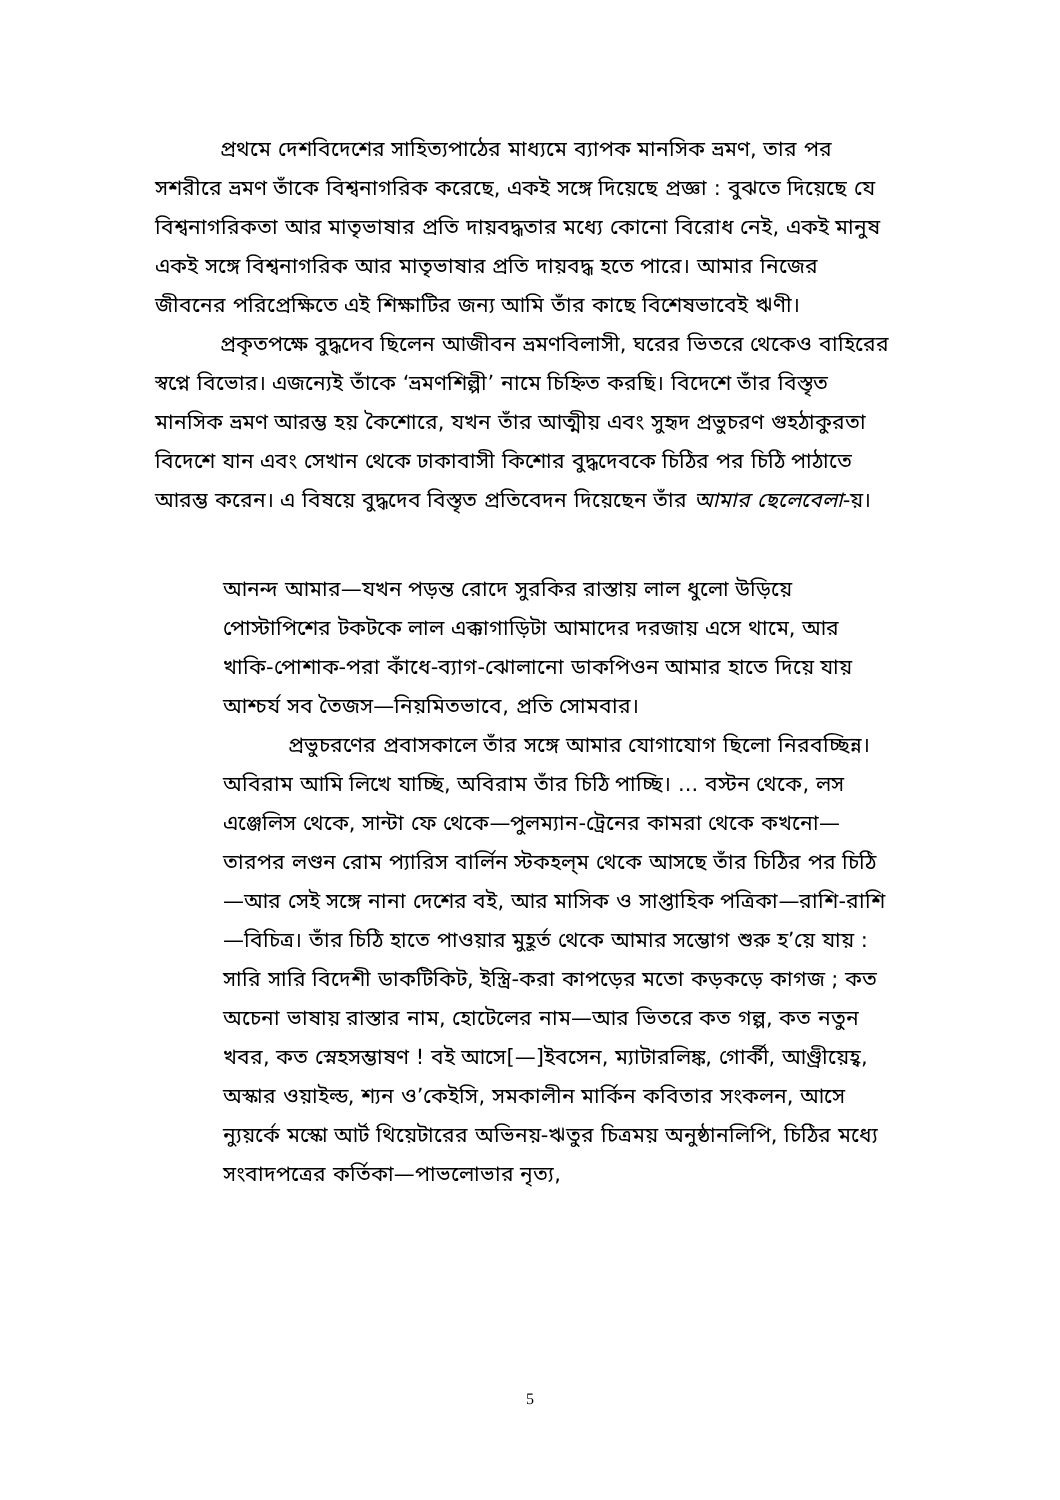প্রথমে দেশবিদেশের সাহিত্যপাঠের মাধ্যমে ব্যাপক মানসিক ভ্রমণ, তার পর সশরীরে ভ্রমণ তাঁকে বিশ্বনাগরিক করেছে, একই সঙ্গে দিয়েছে প্রজ্ঞা : বুঝতে দিয়েছে যে বিশ্বনাগরিকতা আর মাতৃভাষার প্রতি দায়বদ্ধতার মধ্যে কোনো বিরোধ নেই, একই মানুষ একই সঙ্গে বিশ্বনাগরিক আর মাতৃভাষার প্রতি দায়বদ্ধ হতে পারে। আমার নিজের জীবনের পরিপ্রেক্ষিতে এই শিক্ষাটির জন্য আমি তাঁর কাছে বিশেষভাবেই ঋণী।
প্রকৃতপক্ষে বুদ্ধদেব ছিলেন আজীবন ভ্রমণবিলাসী, ঘরের ভিতরে থেকেও বাহিরের স্বপ্নে বিভোর। এজন্যেই তাঁকে ‘ভ্রমণশিল্পী’ নামে চিহ্নিত করছি। বিদেশে তাঁর বিস্তৃত মানসিক ভ্রমণ আরম্ভ হয় কৈশোরে, যখন তাঁর আত্মীয় এবং সুহৃদ প্রভুচরণ গুহঠাকুরতা বিদেশে যান এবং সেখান থেকে ঢাকাবাসী কিশোর বুদ্ধদেবকে চিঠির পর চিঠি পাঠাতে আরম্ভ করেন। এ বিষয়ে বুদ্ধদেব বিস্তৃত প্রতিবেদন দিয়েছেন তাঁর আমার ছেলেবেলা-য়।
আনন্দ আমার—যখন পড়ন্ত রোদে সুরকির রাস্তায় লাল ধুলো উড়িয়ে পোস্টাপিশের টকটকে লাল এক্কাগাড়িটা আমাদের দরজায় এসে থামে, আর খাকি-পোশাক-পরা কাঁধে-ব্যাগ-ঝোলানো ডাকপিওন আমার হাতে দিয়ে যায় আশ্চর্য সব তৈজস—নিয়মিতভাবে, প্রতি সোমবার।
প্রভুচরণের প্রবাসকালে তাঁর সঙ্গে আমার যোগাযোগ ছিলো নিরবচ্ছিন্ন। অবিরাম আমি লিখে যাচ্ছি, অবিরাম তাঁর চিঠি পাচ্ছি। ... বস্টন থেকে, লস এঞ্জেলিস থেকে, সান্টা ফে থেকে—পুলম্যান-ট্রেনের কামরা থেকে কখনো—তারপর লণ্ডন রোম প্যারিস বার্লিন স্টকহল্‌ম থেকে আসছে তাঁর চিঠির পর চিঠি—আর সেই সঙ্গে নানা দেশের বই, আর মাসিক ও সাপ্তাহিক পত্রিকা—রাশি-রাশি—বিচিত্র। তাঁর চিঠি হাতে পাওয়ার মুহূর্ত থেকে আমার সম্ভোগ শুরু হ’য়ে যায় : সারি সারি বিদেশী ডাকটিকিট, ইস্ত্রি-করা কাপড়ের মতো কড়কড়ে কাগজ ; কত অচেনা ভাষায় রাস্তার নাম, হোটেলের নাম—আর ভিতরে কত গল্প, কত নতুন খবর, কত স্নেহসম্ভাষণ ! বই আসে[—]ইবসেন, ম্যাটারলিঙ্ক, গোর্কী, আণ্ড্রীয়েহ্ব, অস্কার ওয়াইল্ড, শ্যন ও’কেইসি, সমকালীন মার্কিন কবিতার সংকলন, আসে ন্যুয়র্কে মস্কো আর্ট থিয়েটারের অভিনয়-ঋতুর চিত্রময় অনুষ্ঠানলিপি, চিঠির মধ্যে সংবাদপত্রের কর্তিকা—পাভলোভার নৃত্য,
5